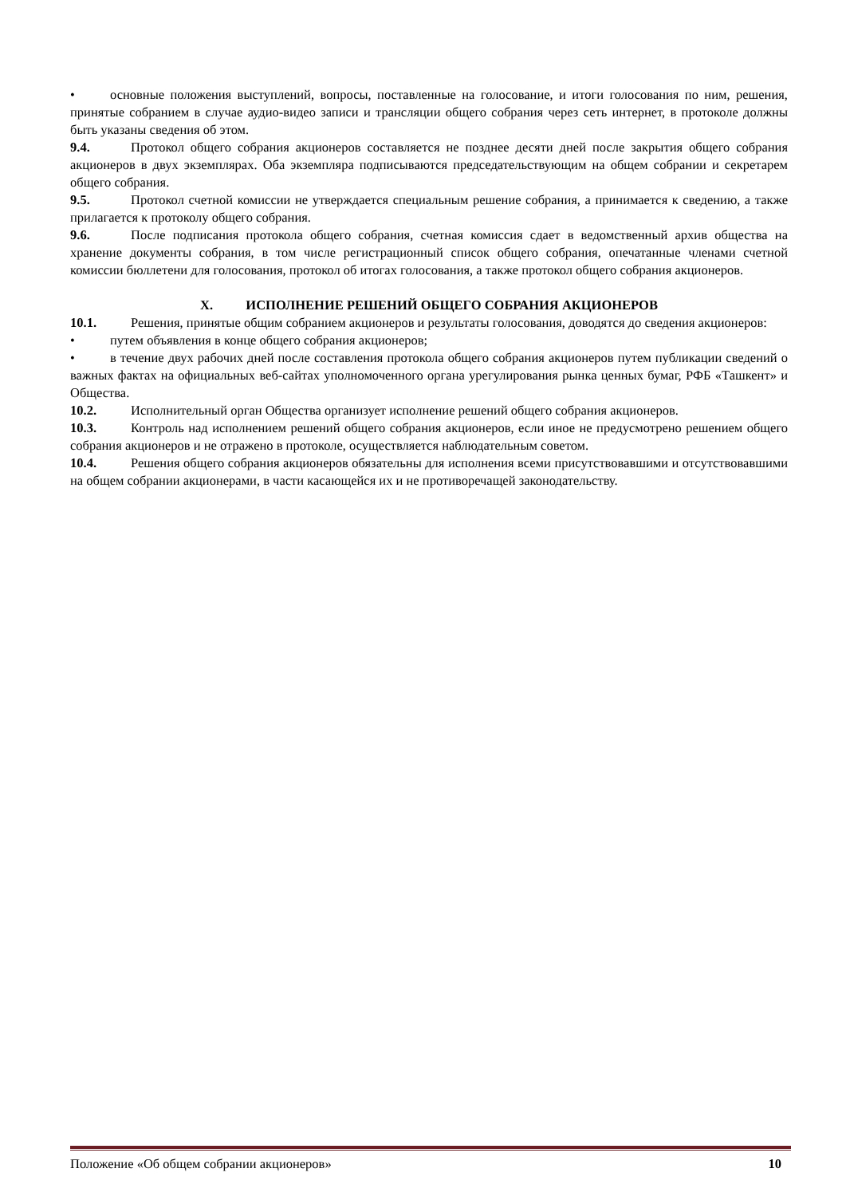• основные положения выступлений, вопросы, поставленные на голосование, и итоги голосования по ним, решения, принятые собранием в случае аудио-видео записи и трансляции общего собрания через сеть интернет, в протоколе должны быть указаны сведения об этом.
9.4. Протокол общего собрания акционеров составляется не позднее десяти дней после закрытия общего собрания акционеров в двух экземплярах. Оба экземпляра подписываются председательствующим на общем собрании и секретарем общего собрания.
9.5. Протокол счетной комиссии не утверждается специальным решение собрания, а принимается к сведению, а также прилагается к протоколу общего собрания.
9.6. После подписания протокола общего собрания, счетная комиссия сдает в ведомственный архив общества на хранение документы собрания, в том числе регистрационный список общего собрания, опечатанные членами счетной комиссии бюллетени для голосования, протокол об итогах голосования, а также протокол общего собрания акционеров.
X. ИСПОЛНЕНИЕ РЕШЕНИЙ ОБЩЕГО СОБРАНИЯ АКЦИОНЕРОВ
10.1. Решения, принятые общим собранием акционеров и результаты голосования, доводятся до сведения акционеров:
• путем объявления в конце общего собрания акционеров;
• в течение двух рабочих дней после составления протокола общего собрания акционеров путем публикации сведений о важных фактах на официальных веб-сайтах уполномоченного органа урегулирования рынка ценных бумаг, РФБ «Ташкент» и Общества.
10.2. Исполнительный орган Общества организует исполнение решений общего собрания акционеров.
10.3. Контроль над исполнением решений общего собрания акционеров, если иное не предусмотрено решением общего собрания акционеров и не отражено в протоколе, осуществляется наблюдательным советом.
10.4. Решения общего собрания акционеров обязательны для исполнения всеми присутствовавшими и отсутствовавшими на общем собрании акционерами, в части касающейся их и не противоречащей законодательству.
Положение «Об общем собрании акционеров» 10